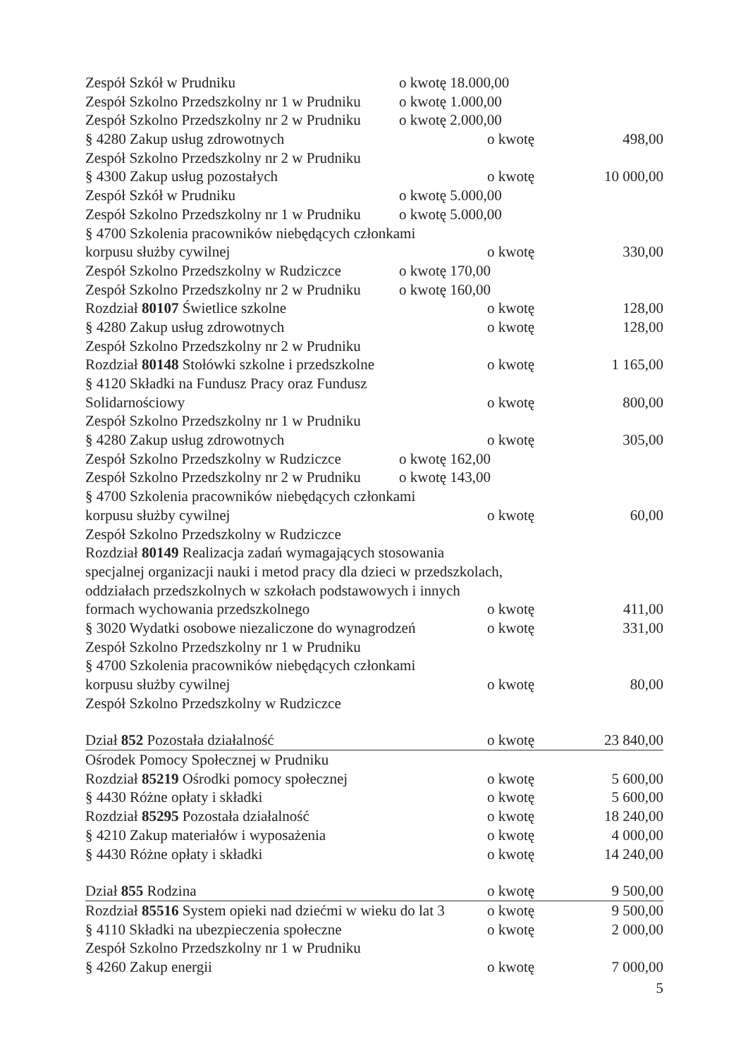Zespół Szkół w Prudniku o kwotę 18.000,00
Zespół Szkolno Przedszkolny nr 1 w Prudniku o kwotę 1.000,00
Zespół Szkolno Przedszkolny nr 2 w Prudniku o kwotę 2.000,00
§ 4280 Zakup usług zdrowotnych o kwotę 498,00
Zespół Szkolno Przedszkolny nr 2 w Prudniku
§ 4300 Zakup usług pozostałych o kwotę 10 000,00
Zespół Szkół w Prudniku o kwotę 5.000,00
Zespół Szkolno Przedszkolny nr 1 w Prudniku o kwotę 5.000,00
§ 4700 Szkolenia pracowników niebędących członkami
korpusu służby cywilnej o kwotę 330,00
Zespół Szkolno Przedszkolny w Rudziczce o kwotę 170,00
Zespół Szkolno Przedszkolny nr 2 w Prudniku o kwotę 160,00
Rozdział 80107 Świetlice szkolne o kwotę 128,00
§ 4280 Zakup usług zdrowotnych o kwotę 128,00
Zespół Szkolno Przedszkolny nr 2 w Prudniku
Rozdział 80148 Stołówki szkolne i przedszkolne o kwotę 1 165,00
§ 4120 Składki na Fundusz Pracy oraz Fundusz
Solidarnościowy o kwotę 800,00
Zespół Szkolno Przedszkolny nr 1 w Prudniku
§ 4280 Zakup usług zdrowotnych o kwotę 305,00
Zespół Szkolno Przedszkolny w Rudziczce o kwotę 162,00
Zespół Szkolno Przedszkolny nr 2 w Prudniku o kwotę 143,00
§ 4700 Szkolenia pracowników niebędących członkami
korpusu służby cywilnej o kwotę 60,00
Zespół Szkolno Przedszkolny w Rudziczce
Rozdział 80149 Realizacja zadań wymagających stosowania
specjalnej organizacji nauki i metod pracy dla dzieci w przedszkolach,
oddziałach przedszkolnych w szkołach podstawowych i innych
formach wychowania przedszkolnego o kwotę 411,00
§ 3020 Wydatki osobowe niezaliczone do wynagrodzeń o kwotę 331,00
Zespół Szkolno Przedszkolny nr 1 w Prudniku
§ 4700 Szkolenia pracowników niebędących członkami
korpusu służby cywilnej o kwotę 80,00
Zespół Szkolno Przedszkolny w Rudziczce
Dział 852 Pozostała działalność o kwotę 23 840,00
Ośrodek Pomocy Społecznej w Prudniku
Rozdział 85219 Ośrodki pomocy społecznej o kwotę 5 600,00
§ 4430 Różne opłaty i składki o kwotę 5 600,00
Rozdział 85295 Pozostała działalność o kwotę 18 240,00
§ 4210 Zakup materiałów i wyposażenia o kwotę 4 000,00
§ 4430 Różne opłaty i składki o kwotę 14 240,00
Dział 855 Rodzina o kwotę 9 500,00
Rozdział 85516 System opieki nad dziećmi w wieku do lat 3 o kwotę 9 500,00
§ 4110 Składki na ubezpieczenia społeczne o kwotę 2 000,00
Zespół Szkolno Przedszkolny nr 1 w Prudniku
§ 4260 Zakup energii o kwotę 7 000,00
5